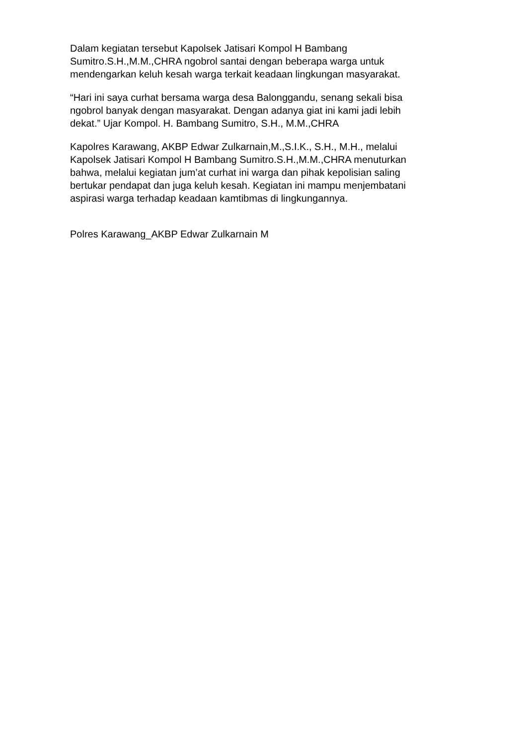Dalam kegiatan tersebut Kapolsek Jatisari Kompol H Bambang
Sumitro.S.H.,M.M.,CHRA ngobrol santai dengan beberapa warga untuk
mendengarkan keluh kesah warga terkait keadaan lingkungan masyarakat.
“Hari ini saya curhat bersama warga desa Balonggandu, senang sekali bisa
ngobrol banyak dengan masyarakat. Dengan adanya giat ini kami jadi lebih
dekat.” Ujar Kompol. H. Bambang Sumitro, S.H., M.M.,CHRA
Kapolres Karawang, AKBP Edwar Zulkarnain,M.,S.I.K., S.H., M.H., melalui
Kapolsek Jatisari Kompol H Bambang Sumitro.S.H.,M.M.,CHRA menuturkan
bahwa, melalui kegiatan jum’at curhat ini warga dan pihak kepolisian saling
bertukar pendapat dan juga keluh kesah. Kegiatan ini mampu menjembatani
aspirasi warga terhadap keadaan kamtibmas di lingkungannya.
Polres Karawang_AKBP Edwar Zulkarnain M